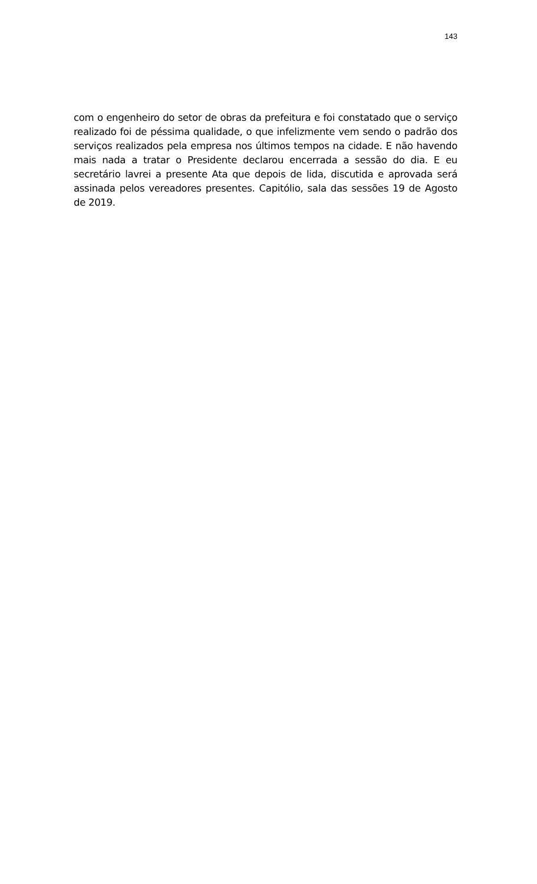143
com o engenheiro do setor de obras da prefeitura e foi constatado que o serviço realizado foi de péssima qualidade, o que infelizmente vem sendo o padrão dos serviços realizados pela empresa nos últimos tempos na cidade. E não havendo mais nada a tratar o Presidente declarou encerrada a sessão do dia. E eu secretário lavrei a presente Ata que depois de lida, discutida e aprovada será assinada pelos vereadores presentes. Capitólio, sala das sessões 19 de Agosto de 2019.